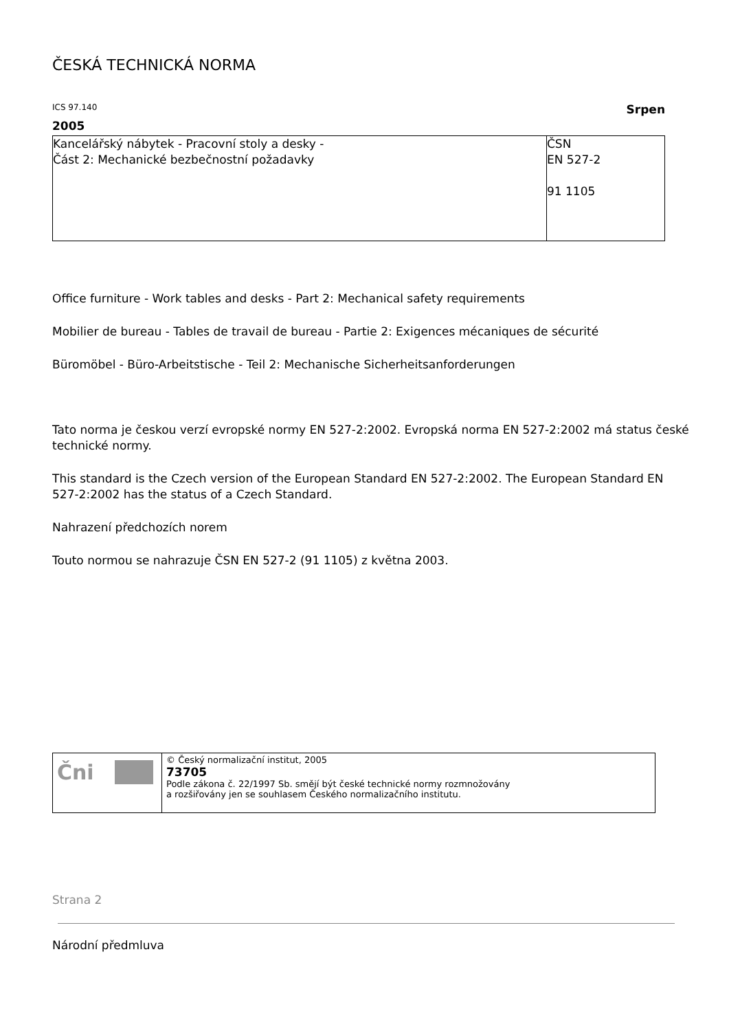ČESKÁ TECHNICKÁ NORMA
ICS 97.140 Srpen
2005
| Kancelářský nábytek - Pracovní stoly a desky - Část 2: Mechanické bezbečnostní požadavky | ČSN EN 527-2 91 1105 |
Office furniture - Work tables and desks - Part 2: Mechanical safety requirements
Mobilier de bureau - Tables de travail de bureau - Partie 2: Exigences mécaniques de sécurité
Büromöbel - Büro-Arbeitstische - Teil 2: Mechanische Sicherheitsanforderungen
Tato norma je českou verzí evropské normy EN 527-2:2002. Evropská norma EN 527-2:2002 má status české
technické normy.
This standard is the Czech version of the European Standard EN 527-2:2002. The European Standard EN 527-2:2002 has the status of a Czech Standard.
Nahrazení předchozích norem
Touto normou se nahrazuje ČSN EN 527-2 (91 1105) z května 2003.
| Čni | © Český normalizační institut, 2005 73705 Podle zákona č. 22/1997 Sb. smějí být české technické normy rozmnožovány a rozšiřovány jen se souhlasem Českého normalizačního institutu. |
Strana 2
Národní předmluva